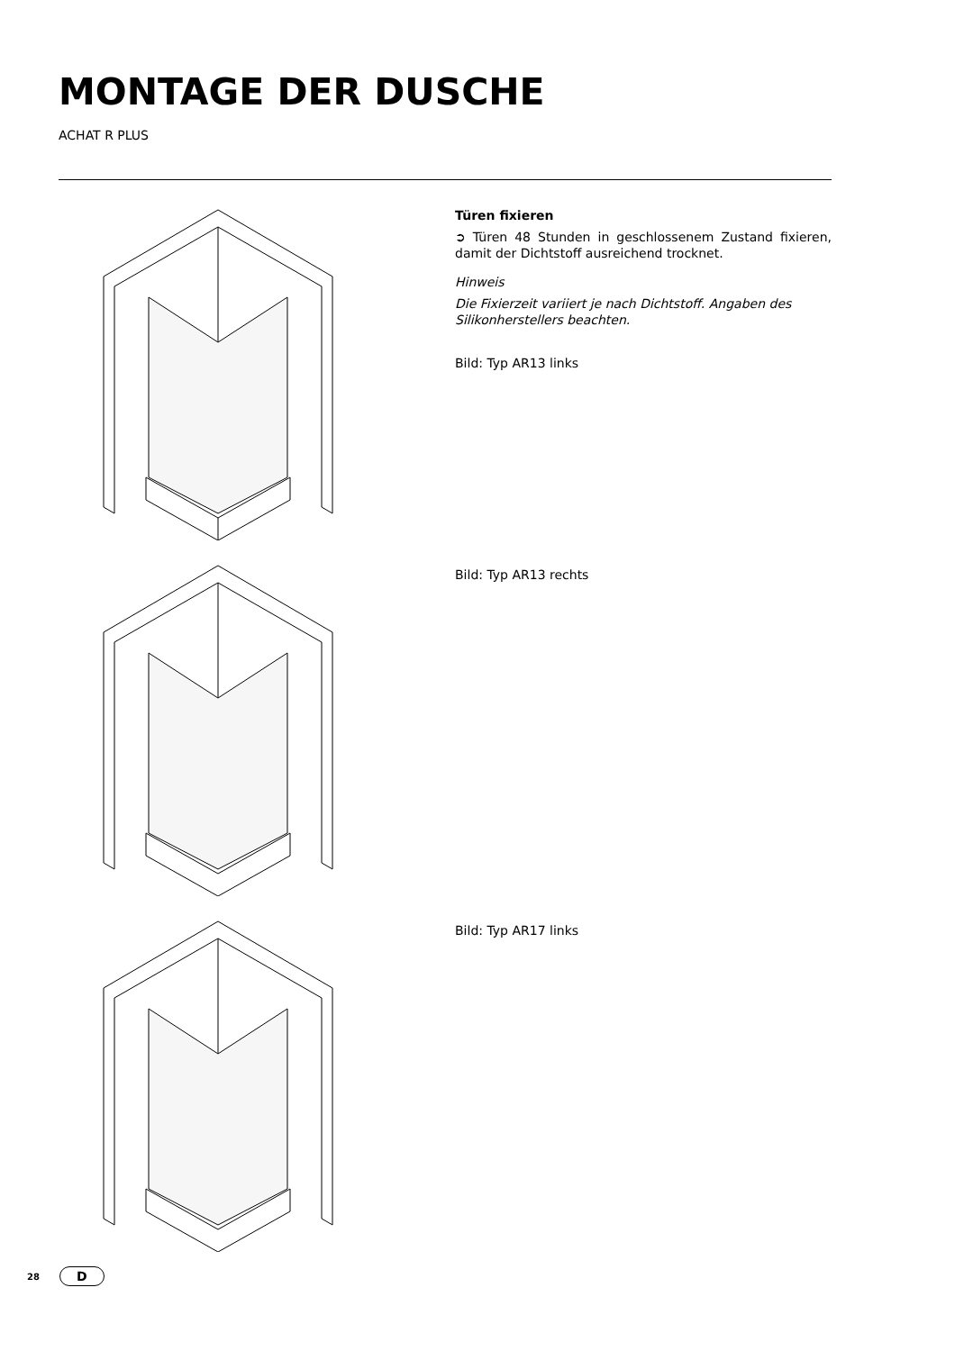MONTAGE DER DUSCHE
ACHAT R PLUS
Türen fixieren
➲ Türen 48 Stunden in geschlossenem Zustand fixieren, damit der Dichtstoff ausreichend trocknet.
Hinweis
Die Fixierzeit variiert je nach Dichtstoff. Angaben des Silikonherstellers beachten.
Bild: Typ AR13 links
Bild: Typ AR13 rechts
Bild: Typ AR17 links
28
D